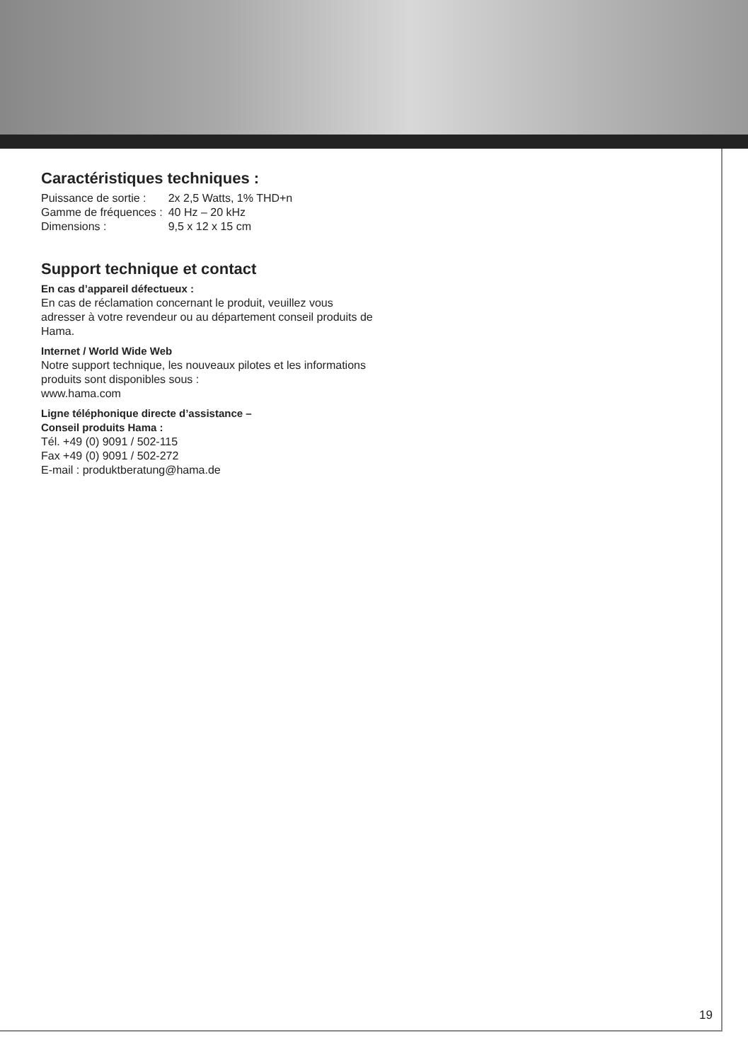Caractéristiques techniques :
| Puissance de sortie : | 2x 2,5 Watts, 1% THD+n |
| Gamme de fréquences : | 40 Hz – 20 kHz |
| Dimensions : | 9,5 x 12 x 15 cm |
Support technique et contact
En cas d’appareil défectueux :
En cas de réclamation concernant le produit, veuillez vous adresser à votre revendeur ou au département conseil produits de Hama.
Internet / World Wide Web
Notre support technique, les nouveaux pilotes et les informations produits sont disponibles sous :
www.hama.com
Ligne téléphonique directe d’assistance –
Conseil produits Hama :
Tél. +49 (0) 9091 / 502-115
Fax +49 (0) 9091 / 502-272
E-mail : produktberatung@hama.de
19